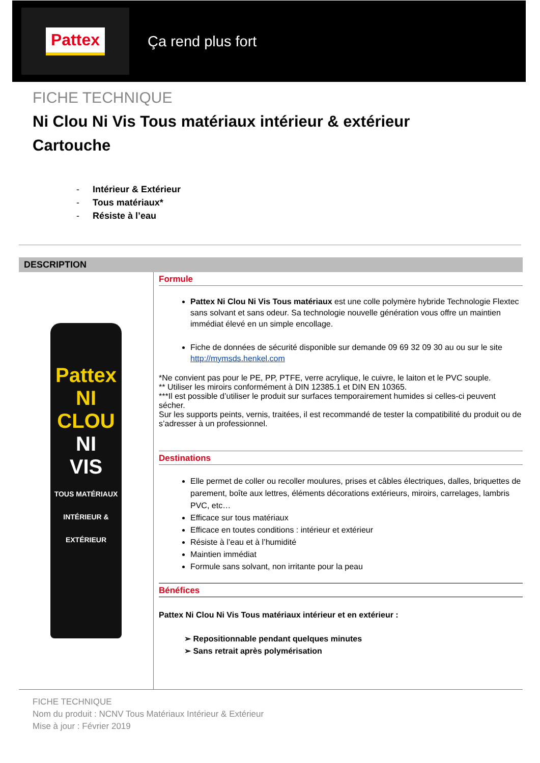Pattex
Ça rend plus fort
FICHE TECHNIQUE
Ni Clou Ni Vis Tous matériaux intérieur & extérieur
Cartouche
- Intérieur & Extérieur
- Tous matériaux*
- Résiste à l’eau
DESCRIPTION
Pattex
NI
CLOU
NI
VIS
TOUS MATÉRIAUX
INTÉRIEUR & EXTÉRIEUR
Formule
Pattex Ni Clou Ni Vis Tous matériaux est une colle polymère hybride Technologie Flextec sans solvant et sans odeur. Sa technologie nouvelle génération vous offre un maintien immédiat élevé en un simple encollage.
Fiche de données de sécurité disponible sur demande 09 69 32 09 30 au ou sur le site http://mymsds.henkel.com
*Ne convient pas pour le PE, PP, PTFE, verre acrylique, le cuivre, le laiton et le PVC souple.
** Utiliser les miroirs conformément à DIN 12385.1 et DIN EN 10365.
***Il est possible d’utiliser le produit sur surfaces temporairement humides si celles-ci peuvent sécher.
Sur les supports peints, vernis, traitées, il est recommandé de tester la compatibilité du produit ou de s’adresser à un professionnel.
Destinations
Elle permet de coller ou recoller moulures, prises et câbles électriques, dalles, briquettes de parement, boîte aux lettres, éléments décorations extérieurs, miroirs, carrelages, lambris PVC, etc…
Efficace sur tous matériaux
Efficace en toutes conditions : intérieur et extérieur
Résiste à l’eau et à l’humidité
Maintien immédiat
Formule sans solvant, non irritante pour la peau
Bénéfices
Pattex Ni Clou Ni Vis Tous matériaux intérieur et en extérieur :
➢ Repositionnable pendant quelques minutes
➢ Sans retrait après polymérisation
FICHE TECHNIQUE
Nom du produit : NCNV Tous Matériaux Intérieur & Extérieur
Mise à jour : Février 2019